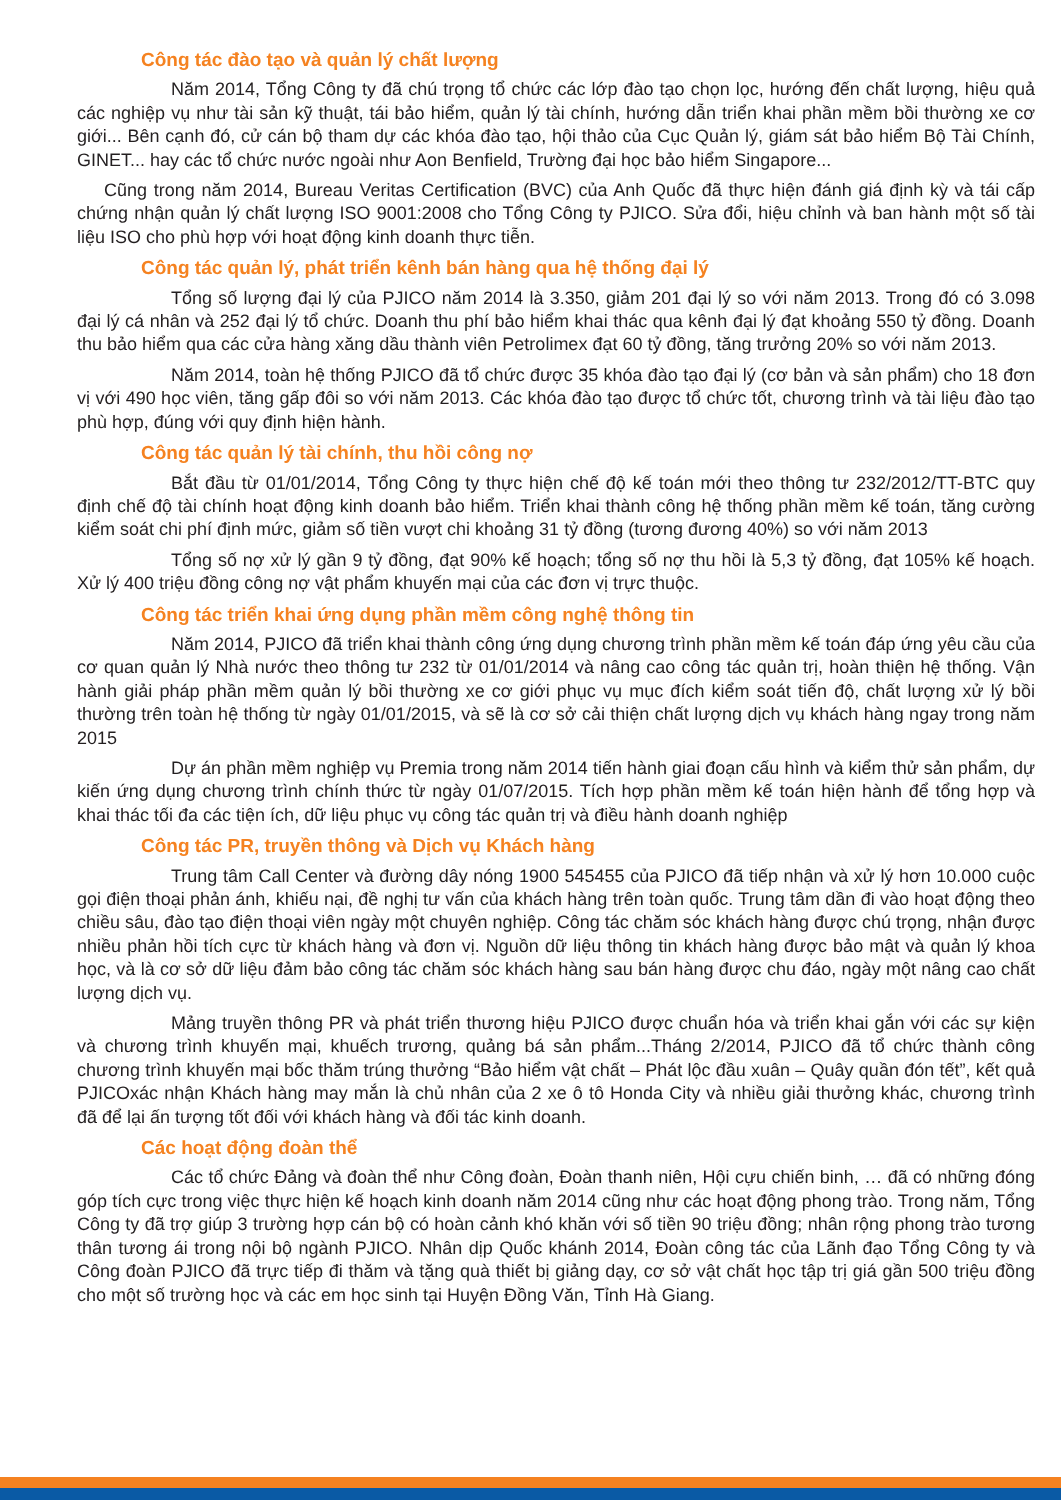Công tác đào tạo và quản lý chất lượng
Năm 2014, Tổng Công ty đã chú trọng tổ chức các lớp đào tạo chọn lọc, hướng đến chất lượng, hiệu quả các nghiệp vụ như tài sản kỹ thuật, tái bảo hiểm, quản lý tài chính, hướng dẫn triển khai phần mềm bồi thường xe cơ giới... Bên cạnh đó, cử cán bộ tham dự các khóa đào tạo, hội thảo của Cục Quản lý, giám sát bảo hiểm Bộ Tài Chính, GINET... hay các tổ chức nước ngoài như Aon Benfield, Trường đại học bảo hiểm Singapore...
Cũng trong năm 2014, Bureau Veritas Certification (BVC) của Anh Quốc đã thực hiện đánh giá định kỳ và tái cấp chứng nhận quản lý chất lượng ISO 9001:2008 cho Tổng Công ty PJICO. Sửa đổi, hiệu chỉnh và ban hành một số tài liệu ISO cho phù hợp với hoạt động kinh doanh thực tiễn.
Công tác quản lý, phát triển kênh bán hàng qua hệ thống đại lý
Tổng số lượng đại lý của PJICO năm 2014 là 3.350, giảm 201 đại lý so với năm 2013. Trong đó có 3.098 đại lý cá nhân và 252 đại lý tổ chức. Doanh thu phí bảo hiểm khai thác qua kênh đại lý đạt khoảng 550 tỷ đồng. Doanh thu bảo hiểm qua các cửa hàng xăng dầu thành viên Petrolimex đạt 60 tỷ đồng, tăng trưởng 20% so với năm 2013.
Năm 2014, toàn hệ thống PJICO đã tổ chức được 35 khóa đào tạo đại lý (cơ bản và sản phẩm) cho 18 đơn vị với 490 học viên, tăng gấp đôi so với năm 2013. Các khóa đào tạo được tổ chức tốt, chương trình và tài liệu đào tạo phù hợp, đúng với quy định hiện hành.
Công tác quản lý tài chính, thu hồi công nợ
Bắt đầu từ 01/01/2014, Tổng Công ty thực hiện chế độ kế toán mới theo thông tư 232/2012/TT-BTC quy định chế độ tài chính hoạt động kinh doanh bảo hiểm. Triển khai thành công hệ thống phần mềm kế toán, tăng cường kiểm soát chi phí định mức, giảm số tiền vượt chi khoảng 31 tỷ đồng (tương đương 40%) so với năm 2013
Tổng số nợ xử lý gần 9 tỷ đồng, đạt 90% kế hoạch; tổng số nợ thu hồi là 5,3 tỷ đồng, đạt 105% kế hoạch. Xử lý 400 triệu đồng công nợ vật phẩm khuyến mại của các đơn vị trực thuộc.
Công tác triển khai ứng dụng phần mềm công nghệ thông tin
Năm 2014, PJICO đã triển khai thành công ứng dụng chương trình phần mềm kế toán đáp ứng yêu cầu của cơ quan quản lý Nhà nước theo thông tư 232 từ 01/01/2014 và nâng cao công tác quản trị, hoàn thiện hệ thống. Vận hành giải pháp phần mềm quản lý bồi thường xe cơ giới phục vụ mục đích kiểm soát tiến độ, chất lượng xử lý bồi thường trên toàn hệ thống từ ngày 01/01/2015, và sẽ là cơ sở cải thiện chất lượng dịch vụ khách hàng ngay trong năm 2015
Dự án phần mềm nghiệp vụ Premia trong năm 2014 tiến hành giai đoạn cấu hình và kiểm thử sản phẩm, dự kiến ứng dụng chương trình chính thức từ ngày 01/07/2015. Tích hợp phần mềm kế toán hiện hành để tổng hợp và khai thác tối đa các tiện ích, dữ liệu phục vụ công tác quản trị và điều hành doanh nghiệp
Công tác PR, truyền thông và Dịch vụ Khách hàng
Trung tâm Call Center và đường dây nóng 1900 545455 của PJICO đã tiếp nhận và xử lý hơn 10.000 cuộc gọi điện thoại phản ánh, khiếu nại, đề nghị tư vấn của khách hàng trên toàn quốc. Trung tâm dần đi vào hoạt động theo chiều sâu, đào tạo điện thoại viên ngày một chuyên nghiệp. Công tác chăm sóc khách hàng được chú trọng, nhận được nhiều phản hồi tích cực từ khách hàng và đơn vị. Nguồn dữ liệu thông tin khách hàng được bảo mật và quản lý khoa học, và là cơ sở dữ liệu đảm bảo công tác chăm sóc khách hàng sau bán hàng được chu đáo, ngày một nâng cao chất lượng dịch vụ.
Mảng truyền thông PR và phát triển thương hiệu PJICO được chuẩn hóa và triển khai gắn với các sự kiện và chương trình khuyến mại, khuếch trương, quảng bá sản phẩm...Tháng 2/2014, PJICO đã tổ chức thành công chương trình khuyến mại bốc thăm trúng thưởng “Bảo hiểm vật chất – Phát lộc đầu xuân – Quây quần đón tết”, kết quả PJICOxác nhận Khách hàng may mắn là chủ nhân của 2 xe ô tô Honda City và nhiều giải thưởng khác, chương trình đã để lại ấn tượng tốt đối với khách hàng và đối tác kinh doanh.
Các hoạt động đoàn thể
Các tổ chức Đảng và đoàn thể như Công đoàn, Đoàn thanh niên, Hội cựu chiến binh, … đã có những đóng góp tích cực trong việc thực hiện kế hoạch kinh doanh năm 2014 cũng như các hoạt động phong trào. Trong năm, Tổng Công ty đã trợ giúp 3 trường hợp cán bộ có hoàn cảnh khó khăn với số tiền 90 triệu đồng; nhân rộng phong trào tương thân tương ái trong nội bộ ngành PJICO. Nhân dịp Quốc khánh 2014, Đoàn công tác của Lãnh đạo Tổng Công ty và Công đoàn PJICO đã trực tiếp đi thăm và tặng quà thiết bị giảng dạy, cơ sở vật chất học tập trị giá gần 500 triệu đồng cho một số trường học và các em học sinh tại Huyện Đồng Văn, Tỉnh Hà Giang.